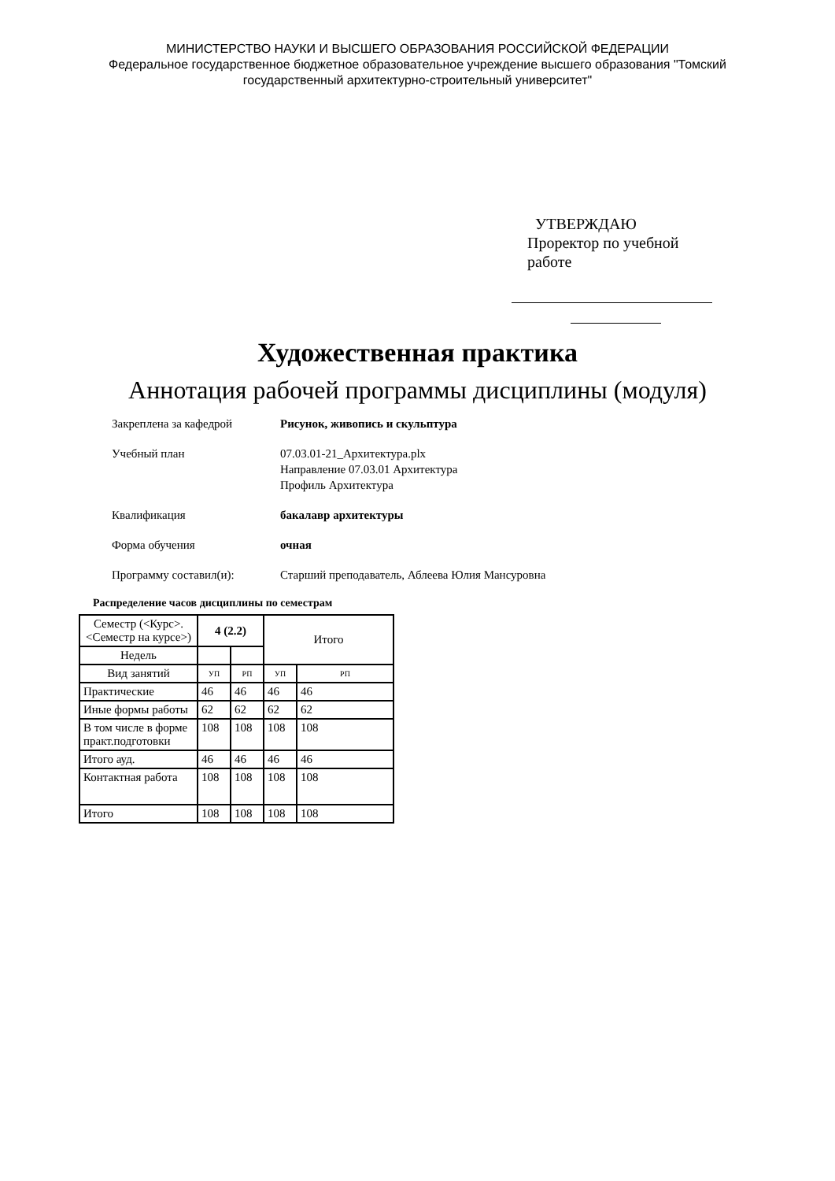МИНИСТЕРСТВО НАУКИ И ВЫСШЕГО ОБРАЗОВАНИЯ РОССИЙСКОЙ ФЕДЕРАЦИИ
Федеральное государственное бюджетное образовательное учреждение высшего образования "Томский
государственный архитектурно-строительный университет"
УТВЕРЖДАЮ
Проректор по учебной работе
Художественная практика
Аннотация рабочей программы дисциплины (модуля)
Закреплена за кафедрой Рисунок, живопись и скульптура
Учебный план 07.03.01-21_Архитектура.plx
Направление 07.03.01 Архитектура
Профиль Архитектура
Квалификация бакалавр архитектуры
Форма обучения очная
Программу составил(и): Старший преподаватель, Аблеева Юлия Мансуровна
Распределение часов дисциплины по семестрам
| Семестр (<Курс>.<Семестр на курсе>) | 4 (2.2) | | Итого | |
| --- | --- | --- | --- | --- |
| Недель | | | | |
| Вид занятий | УП | РП | УП | РП |
| Практические | 46 | 46 | 46 | 46 |
| Иные формы работы | 62 | 62 | 62 | 62 |
| В том числе в форме практ.подготовки | 108 | 108 | 108 | 108 |
| Итого ауд. | 46 | 46 | 46 | 46 |
| Контактная работа | 108 | 108 | 108 | 108 |
| Итого | 108 | 108 | 108 | 108 |